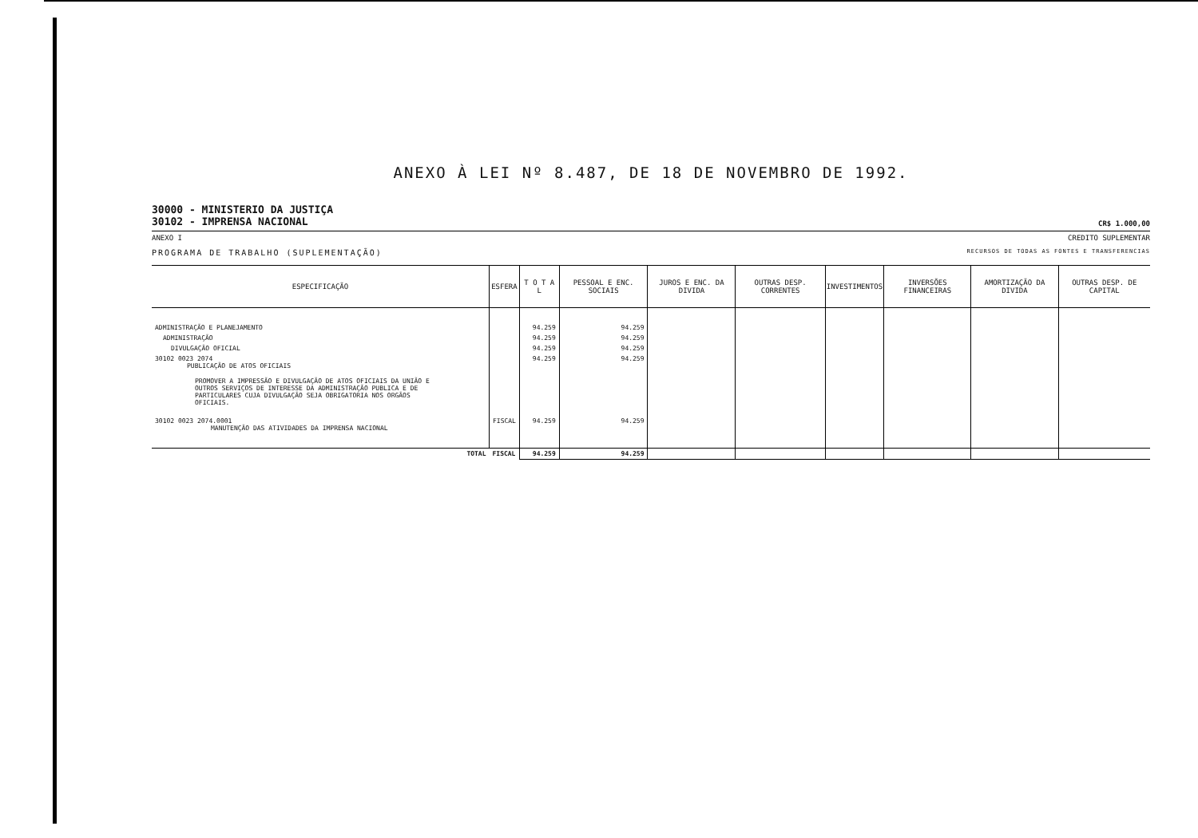ANEXO À LEI Nº 8.487, DE 18 DE NOVEMBRO DE 1992.
30000 - MINISTERIO DA JUSTIÇA
30102 - IMPRENSA NACIONAL
CR$ 1.000,00
ANEXO I CREDITO SUPLEMENTAR
PROGRAMA DE TRABALHO (SUPLEMENTAÇÃO) RECURSOS DE TODAS AS FONTES E TRANSFERENCIAS
| ESPECIFICAÇÃO | ESFERA | T O T A L | PESSOAL E ENC. SOCIAIS | JUROS E ENC. DA DIVIDA | OUTRAS DESP. CORRENTES | INVESTIMENTOS | INVERSÕES FINANCEIRAS | AMORTIZAÇÃO DA DIVIDA | OUTRAS DESP. DE CAPITAL |
| --- | --- | --- | --- | --- | --- | --- | --- | --- | --- |
| ADMINISTRAÇÃO E PLANEJAMENTO | | 94.259 | 94.259 | | | | | | |
| ADMINISTRAÇÃO | | 94.259 | 94.259 | | | | | | |
| DIVULGAÇÃO OFICIAL | | 94.259 | 94.259 | | | | | | |
| 30102 0023 2074 PUBLICAÇÃO DE ATOS OFICIAIS PROMOVER A IMPRESSÃO E DIVULGAÇÃO DE ATOS OFICIAIS DA UNIÃO E OUTROS SERVIÇOS DE INTERESSE DA ADMINISTRAÇÃO PUBLICA E DE PARTICULARES CUJA DIVULGAÇÃO SEJA OBRIGATORIA NOS ORGÃOS OFICIAIS. | | 94.259 | 94.259 | | | | | | |
| 30102 0023 2074.0001 MANUTENÇÃO DAS ATIVIDADES DA IMPRENSA NACIONAL | FISCAL | 94.259 | 94.259 | | | | | | |
| TOTAL | FISCAL | 94.259 | 94.259 | | | | | | |